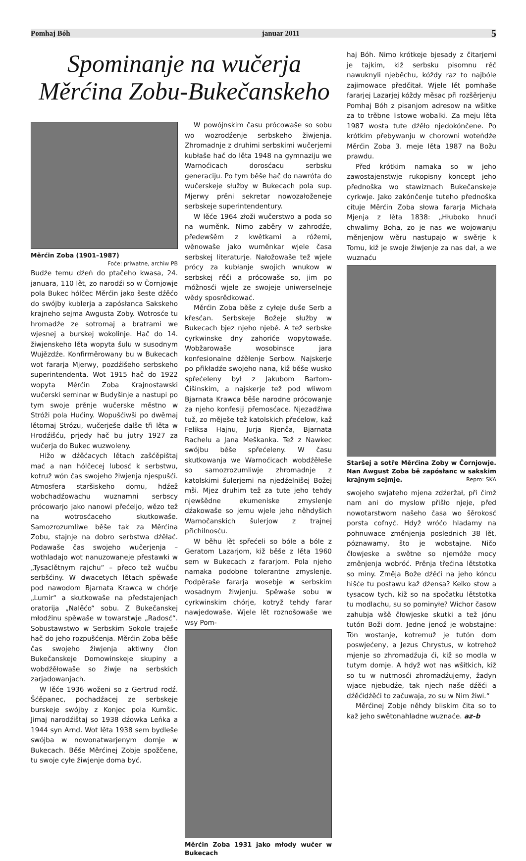Pomhaj Bóh januar 2011 5
Spominanje na wučerja
Měrćina Zobu-Bukečanskeho
Měrćin Zoba (1901–1987)
Foće: priwatne, archiw PB
Budźe temu dźeń do ptačeho kwasa, 24. januara, 110 lět, zo narodźi so w Čornjowje pola Bukec hólčec Měrćin jako šeste dźěćo do swójby kublerja a zapósłanca Sakskeho krajneho sejma Awgusta Zoby. Wotrosće tu hromadźe ze sotromaj a bratrami we wjesnej a burskej wokolinje. Hač do 14. žiwjenskeho lěta wopyta šulu w susodnym Wujězdźe. Konfirměrowany bu w Bukecach wot fararja Mjerwy, pozdźišeho serbskeho superintendenta. Wot 1915 hač do 1922 wopyta Měrćin Zoba Krajnostawski wučerski seminar w Budyšinje a nastupi po tym swoje prěnje wučerske městno w Stróži pola Hućiny. Wopušćiwši po dwěmaj lětomaj Strózu, wučerješe dalše tři lěta w Hrodźišću, prjedy hač bu jutry 1927 za wučerja do Bukec wuzwoleny.
Hižo w dźěćacych lětach zašćěpištaj mać a nan hólčecej lubosć k serbstwu, kotruž wón čas swojeho žiwjenja njespušći. Atmosfera staršiskeho domu, hdźež wobchadźowachu wuznamni serbscy prócowarjo jako nanowi přećeljo, wězo tež na wotrosćaceho skutkowaše. Samozrozumliwe běše tak za Měrćina Zobu, stajnje na dobro serbstwa dźěłać. Podawaše čas swojeho wučerjenja – wothladajo wot nanuzowaneje přestawki w „Tysaclětnym rajchu“ – přeco tež wučbu serbšćiny. W dwacetych lětach spěwaše pod nawodom Bjarnata Krawca w chórje „Lumir“ a skutkowaše na předstajenjach oratorija „Nalěćo“ sobu. Z Bukečanskej młodźinu spěwaše w towarstwje „Radosć“. Sobustawstwo w Serbskim Sokole traješe hač do jeho rozpušćenja. Měrćin Zoba běše čas swojeho žiwjenja aktiwny čłon Bukečanskeje Domowinskeje skupiny a wobdźěłowaše so žiwje na serbskich zarjadowanjach.
W lěće 1936 woženi so z Gertrud rodź. Šćěpanec, pochadźacej ze serbskeje burskeje swójby z Konjec pola Kumšic. Jimaj narodźištaj so 1938 dźowka Leńka a 1944 syn Arnd. Wot lěta 1938 sem bydleše swójba w nowonatwarjenym domje w Bukecach. Běše Měrćinej Zobje spožčene, tu swoje cyłe žiwjenje doma być.
W powójnskim času prócowaše so sobu wo wozrodźenje serbskeho žiwjenja. Zhromadnje z druhimi serbskimi wučerjemi kubłaše hač do lěta 1948 na gymnaziju we Warnoćicach dorosćacu serbsku generaciju. Po tym běše hač do nawróta do wučerskeje słužby w Bukecach pola sup. Mjerwy prěni sekretar nowozałoženeje serbskeje superintendentury.
W lěće 1964 złoži wučerstwo a poda so na wuměnk. Nimo zaběry w zahrodźe, předewšěm z kwětkami a róžemi, wěnowaše jako wuměnkar wjele časa serbskej literaturje. Nałožowaše tež wjele prócy za kubłanje swojich wnukow w serbskej rěči a prócowaše so, jim po móžnosći wjele ze swojeje uniwerselneje wědy sposrědkować.
Měrćin Zoba běše z cyłeje duše Serb a křesćan. Serbskeje Božeje słužby w Bukecach bjez njeho njebě. A tež serbske cyrkwinske dny zahoriće wopytowaše. Wobžarowaše wosobinsce jara konfesionalne dźělenje Serbow. Najskerje po přikładźe swojeho nana, kiž běše wusko spřećeleny był z Jakubom Bartom-Ćišinskim, a najskerje tež pod wliwom Bjarnata Krawca běše narodne prócowanje za njeho konfesiji přemosćace. Njezadźiwa tuž, zo měješe tež katolskich přećelow, kaž Feliksa Hajnu, Jurja Rjenča, Bjarnata Rachelu a Jana Meškanka. Tež z Nawkec swójbu běše spřećeleny. W času skutkowanja we Warnoćicach wobdźěłeše so samozrozumliwje zhromadnje z katolskimi šulerjemi na njedźelnišej Božej mši. Mjez druhim tež za tute jeho tehdy njewšědne ekumeniske zmyslenje dźakowaše so jemu wjele jeho něhdyšich Warnočanskich šulerjow z trajnej přichilnosću.
W běhu lět spřećeli so bóle a bóle z Geratom Lazarjom, kiž běše z lěta 1960 sem w Bukecach z fararjom. Pola njeho namaka podobne tolerantne zmyslenje. Podpěraše fararja wosebje w serbskim wosadnym žiwjenju. Spěwaše sobu w cyrkwinskim chórje, kotryž tehdy farar nawjedowaše. Wjele lět roznošowaše we wsy Pom-
Měrćin Zoba 1931 jako młody wučer w Bukecach
haj Bóh. Nimo krótkeje bjesady z čitarjemi je tajkim, kiž serbsku pisomnu rěč nawuknyli njeběchu, kóždy raz to najbóle zajimowace předčitał. Wjele lět pomhaše fararjej Lazarjej kóždy měsac při rozšěrjenju Pomhaj Bóh z pisanjom adresow na wšitke za to trěbne listowe wobalki. Za meju lěta 1987 wosta tute dźěło njedokónčene. Po krótkim přebywanju w chorowni woteńdźe Měrćin Zoba 3. meje lěta 1987 na Božu prawdu.
Před krótkim namaka so w jeho zawostajenstwje rukopisny koncept jeho přednoška wo stawiznach Bukečanskeje cyrkwje. Jako zakónčenje tuteho přednoška cituje Měrćin Zoba słowa fararja Michała Mjenja z lěta 1838: „Hłuboko hnući chwalimy Boha, zo je nas we wojowanju měnjenjow wěru nastupajo w swěrje k Tomu, kiž je swoje žiwjenje za nas dał, a we wuznaću
Staršej a sotře Měrćina Zoby w Čornjowje. Nan Awgust Zoba bě zapósłanc w sakskim krajnym sejmje. Repro: SKA
swojeho swjateho mjena zdźeržał, při čimž nam ani do myslow přišło njeje, před nowotarstwom našeho časa wo šěrokosć porsta cofnyć. Hdyž wróćo hladamy na pohnuwace změnjenja poslednich 38 lět, póznawamy, što je wobstajne. Ničo čłowjeske a swětne so njemóže mocy změnjenja wobróć. Prěnja třećina lětstotka so miny. Změja Bože dźěći na jeho kóncu hišće tu postawu kaž dźensa? Kelko stow a tysacow tych, kiž so na spočatku lětstotka tu modlachu, su so pominyłe? Wichor časow zahubja wšě čłowjeske skutki a tež jónu tutón Boži dom. Jedne jenož je wobstajne: Tón wostanje, kotremuž je tutón dom poswjećeny, a Jezus Chrystus, w kotrehož mjenje so zhromadźuja ći, kiž so modla w tutym domje. A hdyž wot nas wšitkich, kiž so tu w nutrnosći zhromadźujemy, žadyn wjace njebudźe, tak njech naše dźěći a dźěćidźěći to začuwaja, zo su w Nim žiwi.“
Měrćinej Zobje něhdy bliskim čita so to kaž jeho swětonahladne wuznaće. az-b